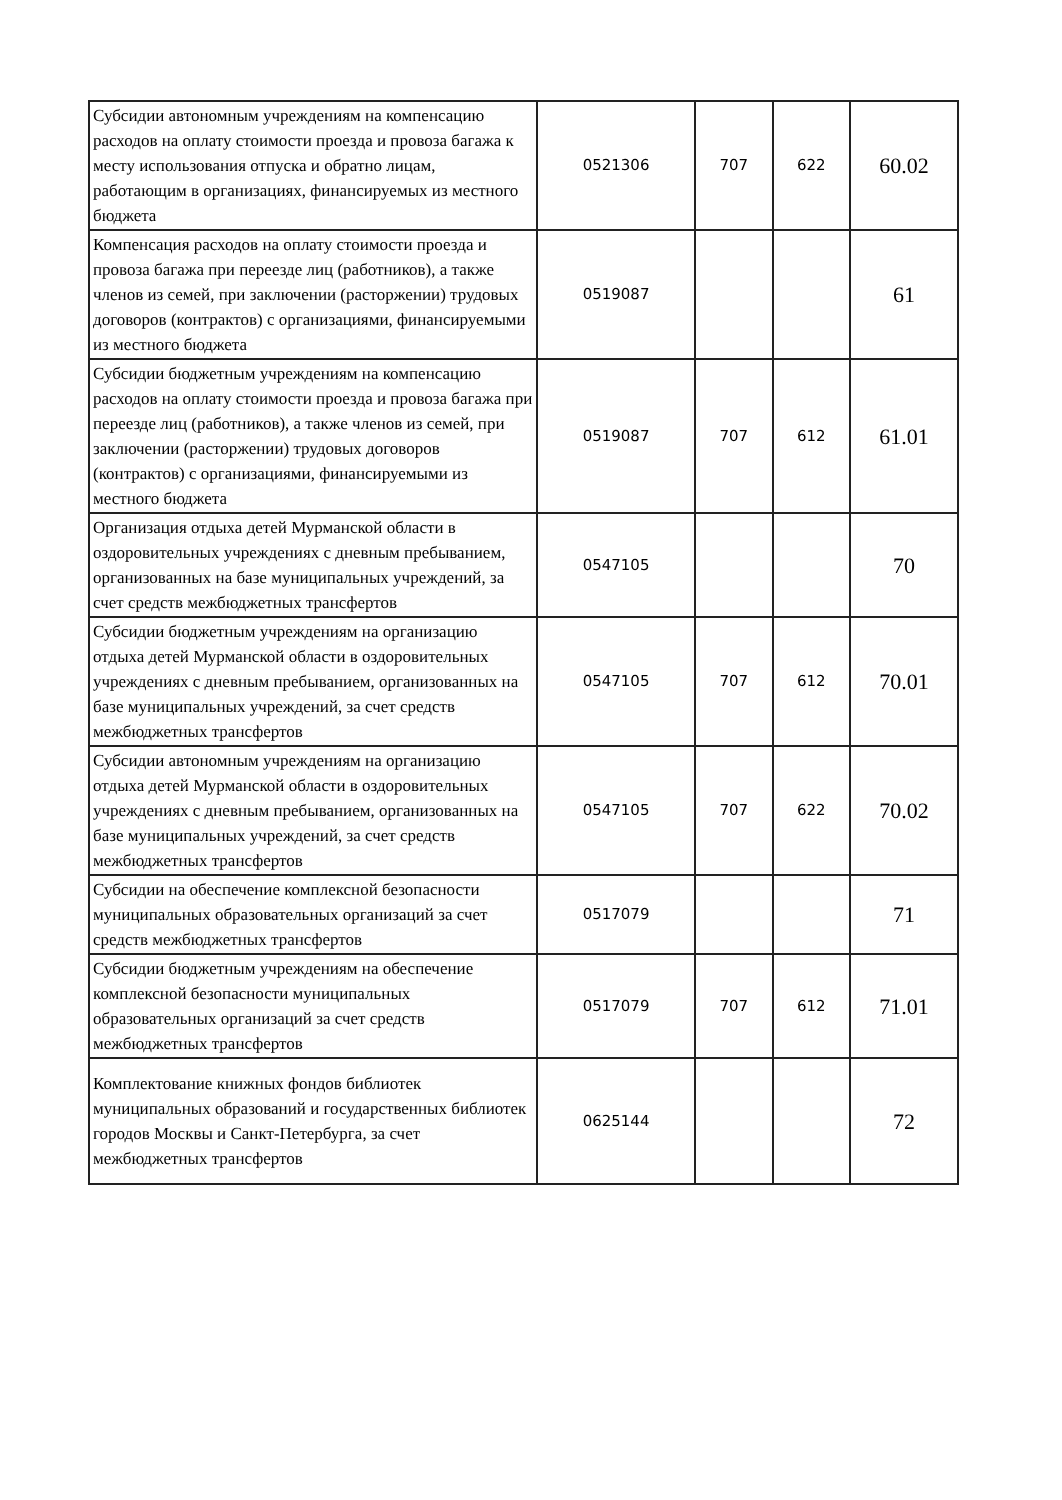| Субсидии автономным учреждениям на компенсацию расходов на оплату стоимости проезда и провоза багажа к месту использования отпуска и обратно лицам, работающим в организациях, финансируемых из местного бюджета | 0521306 | 707 | 622 | 60.02 |
| Компенсация расходов на оплату стоимости проезда и провоза багажа при переезде лиц (работников), а также членов из семей, при заключении (расторжении) трудовых договоров (контрактов) с организациями, финансируемыми из местного бюджета | 0519087 | | | 61 |
| Субсидии бюджетным учреждениям на компенсацию расходов на оплату стоимости проезда и провоза багажа при переезде лиц (работников), а также членов из семей, при заключении (расторжении) трудовых договоров (контрактов) с организациями, финансируемыми из местного бюджета | 0519087 | 707 | 612 | 61.01 |
| Организация отдыха детей Мурманской области в оздоровительных учреждениях с дневным пребыванием, организованных на базе муниципальных учреждений, за счет средств межбюджетных трансфертов | 0547105 | | | 70 |
| Субсидии бюджетным учреждениям на организацию отдыха детей Мурманской области в оздоровительных учреждениях с дневным пребыванием, организованных на базе муниципальных учреждений, за счет средств межбюджетных трансфертов | 0547105 | 707 | 612 | 70.01 |
| Субсидии автономным учреждениям на организацию отдыха детей Мурманской области в оздоровительных учреждениях с дневным пребыванием, организованных на базе муниципальных учреждений, за счет средств межбюджетных трансфертов | 0547105 | 707 | 622 | 70.02 |
| Субсидии на обеспечение комплексной безопасности муниципальных образовательных организаций за счет средств межбюджетных трансфертов | 0517079 | | | 71 |
| Субсидии бюджетным учреждениям на обеспечение комплексной безопасности муниципальных образовательных организаций за счет средств межбюджетных трансфертов | 0517079 | 707 | 612 | 71.01 |
| Комплектование книжных фондов библиотек муниципальных образований и государственных библиотек городов Москвы и Санкт-Петербурга, за счет межбюджетных трансфертов | 0625144 | | | 72 |